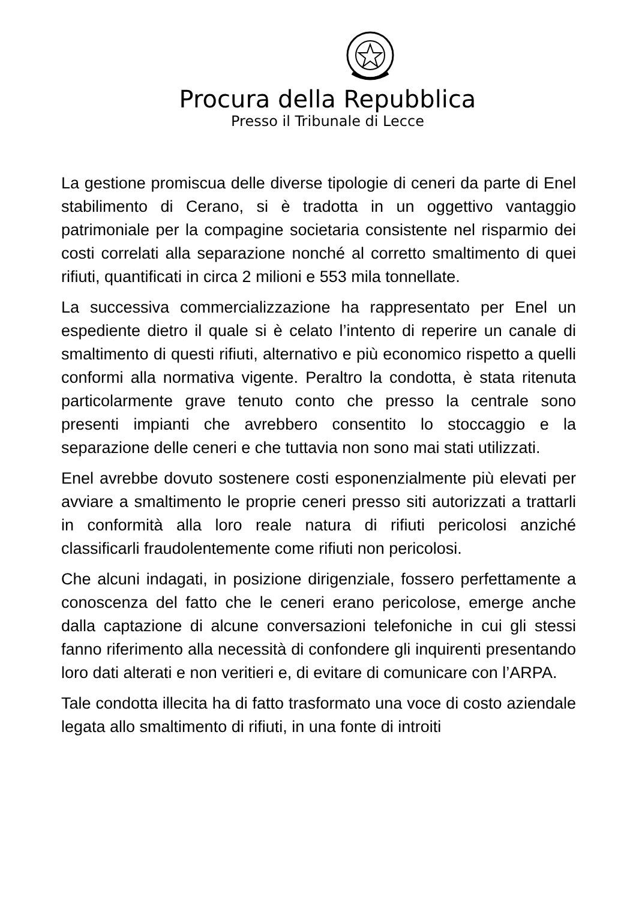Procura della Repubblica
Presso il Tribunale di Lecce
La gestione promiscua delle diverse tipologie di ceneri da parte di Enel stabilimento di Cerano, si è tradotta in un oggettivo vantaggio patrimoniale per la compagine societaria consistente nel risparmio dei costi correlati alla separazione nonché al corretto smaltimento di quei rifiuti, quantificati in circa 2 milioni e 553 mila tonnellate.
La successiva commercializzazione ha rappresentato per Enel un espediente dietro il quale si è celato l’intento di reperire un canale di smaltimento di questi rifiuti, alternativo e più economico rispetto a quelli conformi alla normativa vigente. Peraltro la condotta, è stata ritenuta particolarmente grave tenuto conto che presso la centrale sono presenti impianti che avrebbero consentito lo stoccaggio e la separazione delle ceneri e che tuttavia non sono mai stati utilizzati.
Enel avrebbe dovuto sostenere costi esponenzialmente più elevati per avviare a smaltimento le proprie ceneri presso siti autorizzati a trattarli in conformità alla loro reale natura di rifiuti pericolosi anziché classificarli fraudolentemente come rifiuti non pericolosi.
Che alcuni indagati, in posizione dirigenziale, fossero perfettamente a conoscenza del fatto che le ceneri erano pericolose, emerge anche dalla captazione di alcune conversazioni telefoniche in cui gli stessi fanno riferimento alla necessità di confondere gli inquirenti presentando loro dati alterati e non veritieri e, di evitare di comunicare con l’ARPA.
Tale condotta illecita ha di fatto trasformato una voce di costo aziendale legata allo smaltimento di rifiuti, in una fonte di introiti